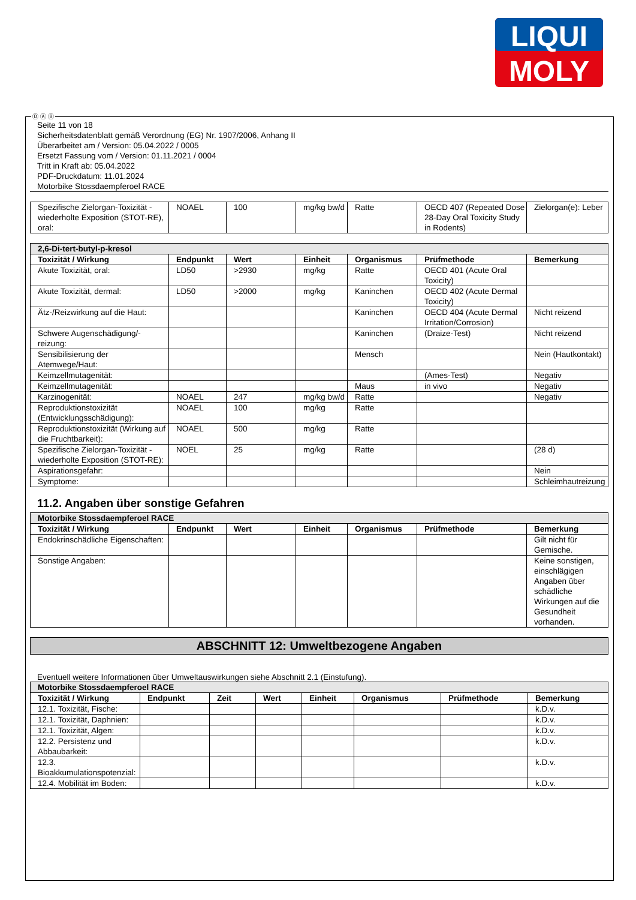LIQUI
MOLY
Ⓓ Ⓐ Ⓑ
Seite 11 von 18
Sicherheitsdatenblatt gemäß Verordnung (EG) Nr. 1907/2006, Anhang II
Überarbeitet am / Version: 05.04.2022 / 0005
Ersetzt Fassung vom / Version: 01.11.2021 / 0004
Tritt in Kraft ab: 05.04.2022
PDF-Druckdatum: 11.01.2024
Motorbike Stossdaempferoel RACE
| Spezifische Zielorgan-Toxizität - wiederholte Exposition (STOT-RE), oral: | NOAEL | 100 | mg/kg bw/d | Ratte | OECD 407 (Repeated Dose 28-Day Oral Toxicity Study in Rodents) | Zielorgan(e): Leber |
| 2,6-Di-tert-butyl-p-kresol | | | | | | |
| Toxizität / Wirkung | Endpunkt | Wert | Einheit | Organismus | Prüfmethode | Bemerkung |
| Akute Toxizität, oral: | LD50 | >2930 | mg/kg | Ratte | OECD 401 (Acute Oral Toxicity) | |
| Akute Toxizität, dermal: | LD50 | >2000 | mg/kg | Kaninchen | OECD 402 (Acute Dermal Toxicity) | |
| Ätz-/Reizwirkung auf die Haut: | | | | Kaninchen | OECD 404 (Acute Dermal Irritation/Corrosion) | Nicht reizend |
| Schwere Augenschädigung/-reizung: | | | | Kaninchen | (Draize-Test) | Nicht reizend |
| Sensibilisierung der Atemwege/Haut: | | | | Mensch | | Nein (Hautkontakt) |
| Keimzellmutagenität: | | | | | (Ames-Test) | Negativ |
| Keimzellmutagenität: | | | | Maus | in vivo | Negativ |
| Karzinogenität: | NOAEL | 247 | mg/kg bw/d | Ratte | | Negativ |
| Reproduktionstoxizität (Entwicklungsschädigung): | NOAEL | 100 | mg/kg | Ratte | | |
| Reproduktionstoxizität (Wirkung auf die Fruchtbarkeit): | NOAEL | 500 | mg/kg | Ratte | | |
| Spezifische Zielorgan-Toxizität - wiederholte Exposition (STOT-RE): | NOEL | 25 | mg/kg | Ratte | | (28 d) |
| Aspirationsgefahr: | | | | | | Nein |
| Symptome: | | | | | | Schleimhautreizung |
11.2. Angaben über sonstige Gefahren
| Motorbike Stossdaempferoel RACE | | | | | | |
| Toxizität / Wirkung | Endpunkt | Wert | Einheit | Organismus | Prüfmethode | Bemerkung |
| Endokrinschädliche Eigenschaften: | | | | | | Gilt nicht für Gemische. |
| Sonstige Angaben: | | | | | | Keine sonstigen, einschlägigen Angaben über schädliche Wirkungen auf die Gesundheit vorhanden. |
ABSCHNITT 12: Umweltbezogene Angaben
Eventuell weitere Informationen über Umweltauswirkungen siehe Abschnitt 2.1 (Einstufung).
| Motorbike Stossdaempferoel RACE | | | | | | | |
| Toxizität / Wirkung | Endpunkt | Zeit | Wert | Einheit | Organismus | Prüfmethode | Bemerkung |
| 12.1. Toxizität, Fische: | | | | | | | k.D.v. |
| 12.1. Toxizität, Daphnien: | | | | | | | k.D.v. |
| 12.1. Toxizität, Algen: | | | | | | | k.D.v. |
| 12.2. Persistenz und Abbaubarkeit: | | | | | | | k.D.v. |
| 12.3. Bioakkumulationspotenzial: | | | | | | | k.D.v. |
| 12.4. Mobilität im Boden: | | | | | | | k.D.v. |